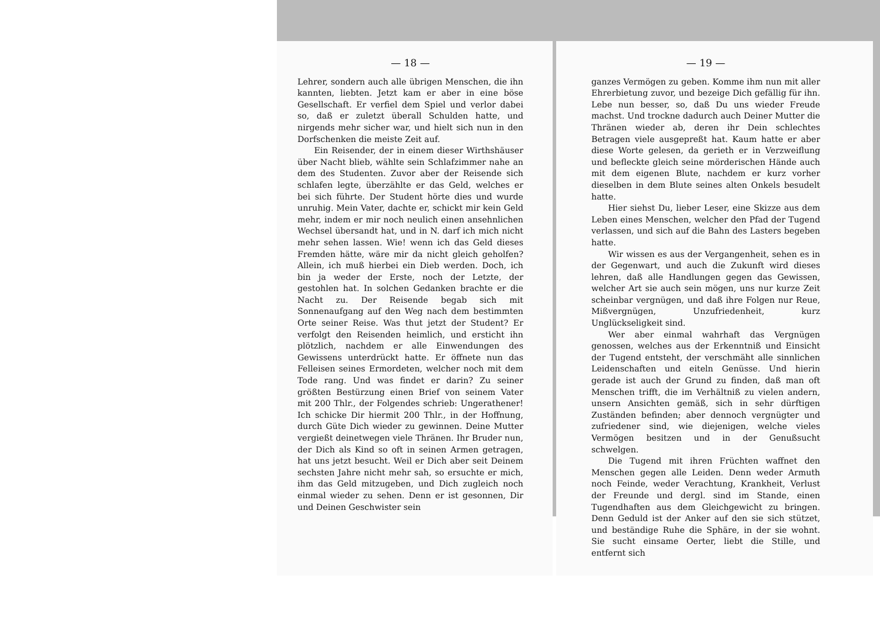— 18 —
Lehrer, sondern auch alle übrigen Menschen, die ihn kannten, liebten. Jetzt kam er aber in eine böse Gesellschaft. Er verfiel dem Spiel und verlor dabei so, daß er zuletzt überall Schulden hatte, und nirgends mehr sicher war, und hielt sich nun in den Dorfschenken die meiste Zeit auf.
Ein Reisender, der in einem dieser Wirthshäuser über Nacht blieb, wählte sein Schlafzimmer nahe an dem des Studenten. Zuvor aber der Reisende sich schlafen legte, überzählte er das Geld, welches er bei sich führte. Der Student hörte dies und wurde unruhig. Mein Vater, dachte er, schickt mir kein Geld mehr, indem er mir noch neulich einen ansehnlichen Wechsel übersandt hat, und in N. darf ich mich nicht mehr sehen lassen. Wie! wenn ich das Geld dieses Fremden hätte, wäre mir da nicht gleich geholfen? Allein, ich muß hierbei ein Dieb werden. Doch, ich bin ja weder der Erste, noch der Letzte, der gestohlen hat. In solchen Gedanken brachte er die Nacht zu. Der Reisende begab sich mit Sonnenaufgang auf den Weg nach dem bestimmten Orte seiner Reise. Was thut jetzt der Student? Er verfolgt den Reisenden heimlich, und ersticht ihn plötzlich, nachdem er alle Einwendungen des Gewissens unterdrückt hatte. Er öffnete nun das Felleisen seines Ermordeten, welcher noch mit dem Tode rang. Und was findet er darin? Zu seiner größten Bestürzung einen Brief von seinem Vater mit 200 Thlr., der Folgendes schrieb: Ungerathener! Ich schicke Dir hiermit 200 Thlr., in der Hoffnung, durch Güte Dich wieder zu gewinnen. Deine Mutter vergießt deinetwegen viele Thränen. Ihr Bruder nun, der Dich als Kind so oft in seinen Armen getragen, hat uns jetzt besucht. Weil er Dich aber seit Deinem sechsten Jahre nicht mehr sah, so ersuchte er mich, ihm das Geld mitzugeben, und Dich zugleich noch einmal wieder zu sehen. Denn er ist gesonnen, Dir und Deinen Geschwister sein
— 19 —
ganzes Vermögen zu geben. Komme ihm nun mit aller Ehrerbietung zuvor, und bezeige Dich gefällig für ihn. Lebe nun besser, so, daß Du uns wieder Freude machst. Und trockne dadurch auch Deiner Mutter die Thränen wieder ab, deren ihr Dein schlechtes Betragen viele ausgepreßt hat. Kaum hatte er aber diese Worte gelesen, da gerieth er in Verzweiflung und befleckte gleich seine mörderischen Hände auch mit dem eigenen Blute, nachdem er kurz vorher dieselben in dem Blute seines alten Onkels besudelt hatte.
Hier siehst Du, lieber Leser, eine Skizze aus dem Leben eines Menschen, welcher den Pfad der Tugend verlassen, und sich auf die Bahn des Lasters begeben hatte.
Wir wissen es aus der Vergangenheit, sehen es in der Gegenwart, und auch die Zukunft wird dieses lehren, daß alle Handlungen gegen das Gewissen, welcher Art sie auch sein mögen, uns nur kurze Zeit scheinbar vergnügen, und daß ihre Folgen nur Reue, Mißvergnügen, Unzufriedenheit, kurz Unglückseligkeit sind.
Wer aber einmal wahrhaft das Vergnügen genossen, welches aus der Erkenntniß und Einsicht der Tugend entsteht, der verschmäht alle sinnlichen Leidenschaften und eiteln Genüsse. Und hierin gerade ist auch der Grund zu finden, daß man oft Menschen trifft, die im Verhältniß zu vielen andern, unsern Ansichten gemäß, sich in sehr dürftigen Zuständen befinden; aber dennoch vergnügter und zufriedener sind, wie diejenigen, welche vieles Vermögen besitzen und in der Genußsucht schwelgen.
Die Tugend mit ihren Früchten waffnet den Menschen gegen alle Leiden. Denn weder Armuth noch Feinde, weder Verachtung, Krankheit, Verlust der Freunde und dergl. sind im Stande, einen Tugendhaften aus dem Gleichgewicht zu bringen. Denn Geduld ist der Anker auf den sie sich stützet, und beständige Ruhe die Sphäre, in der sie wohnt. Sie sucht einsame Oerter, liebt die Stille, und entfernt sich